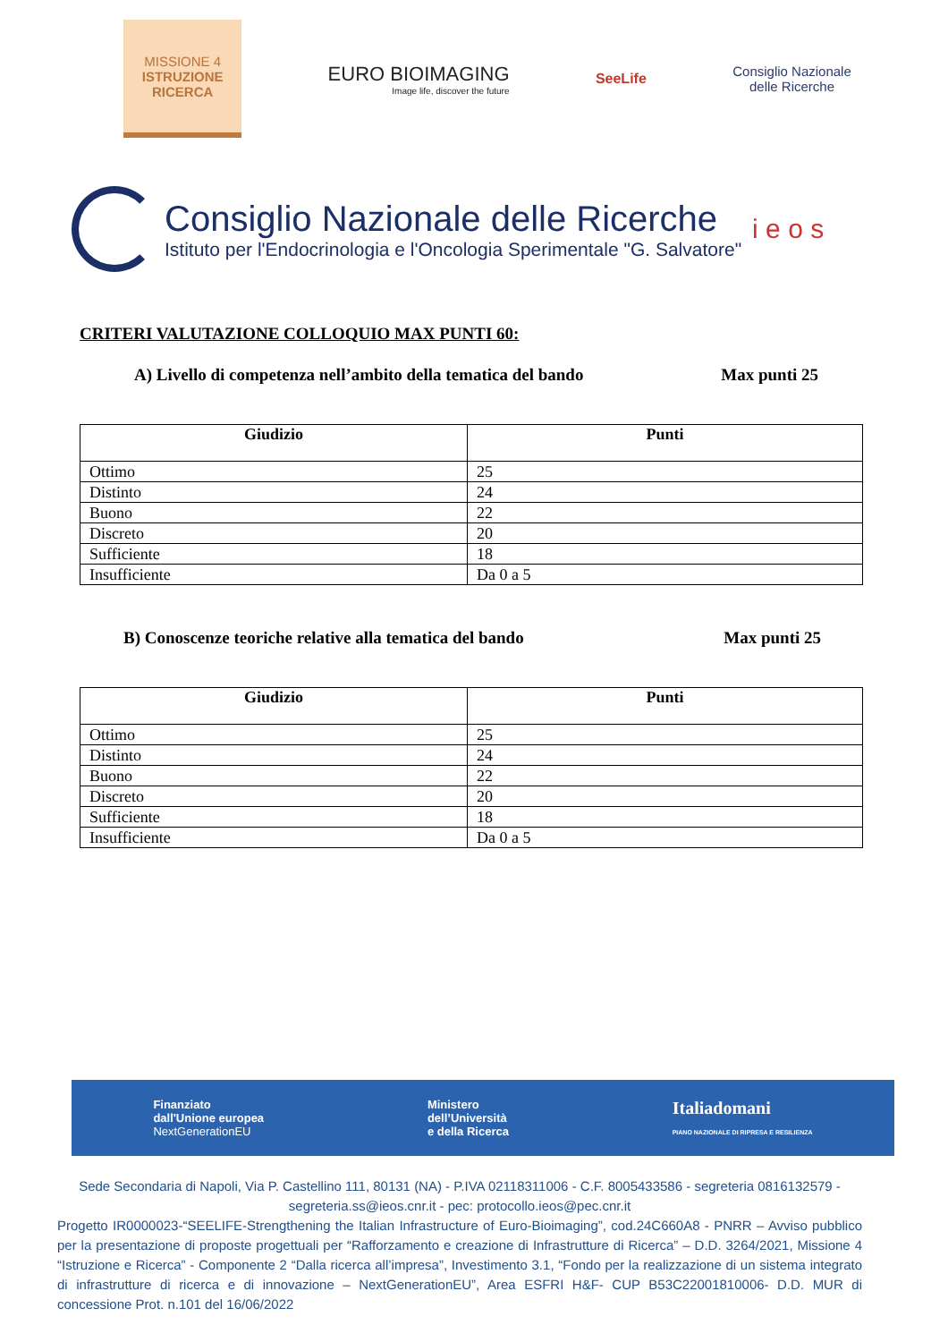MISSIONE 4
ISTRUZIONE
RICERCA
EURO BIOIMAGING
Image life, discover the future
SeeLife
Consiglio Nazionale
delle Ricerche
Consiglio Nazionale delle Ricerche
Istituto per l'Endocrinologia e l'Oncologia Sperimentale "G. Salvatore"
i e o s
CRITERI VALUTAZIONE COLLOQUIO MAX PUNTI 60:
A) Livello di competenza nell’ambito della tematica del bando Max punti 25
| Giudizio | Punti |
| --- | --- |
| Ottimo | 25 |
| Distinto | 24 |
| Buono | 22 |
| Discreto | 20 |
| Sufficiente | 18 |
| Insufficiente | Da 0 a 5 |
B) Conoscenze teoriche relative alla tematica del bando Max punti 25
| Giudizio | Punti |
| --- | --- |
| Ottimo | 25 |
| Distinto | 24 |
| Buono | 22 |
| Discreto | 20 |
| Sufficiente | 18 |
| Insufficiente | Da 0 a 5 |
Finanziato
dall'Unione europea
NextGenerationEU
Ministero
dell’Università
e della Ricerca
Italiadomani
PIANO NAZIONALE DI RIPRESA E RESILIENZA
Sede Secondaria di Napoli, Via P. Castellino 111, 80131 (NA) - P.IVA 02118311006 - C.F. 8005433586 - segreteria 0816132579 - segreteria.ss@ieos.cnr.it - pec: protocollo.ieos@pec.cnr.it
Progetto IR0000023-“SEELIFE-Strengthening the Italian Infrastructure of Euro-Bioimaging”, cod.24C660A8 - PNRR – Avviso pubblico per la presentazione di proposte progettuali per “Rafforzamento e creazione di Infrastrutture di Ricerca” – D.D. 3264/2021, Missione 4 “Istruzione e Ricerca” - Componente 2 “Dalla ricerca all’impresa”, Investimento 3.1, “Fondo per la realizzazione di un sistema integrato di infrastrutture di ricerca e di innovazione – NextGenerationEU”, Area ESFRI H&F- CUP B53C22001810006- D.D. MUR di concessione Prot. n.101 del 16/06/2022